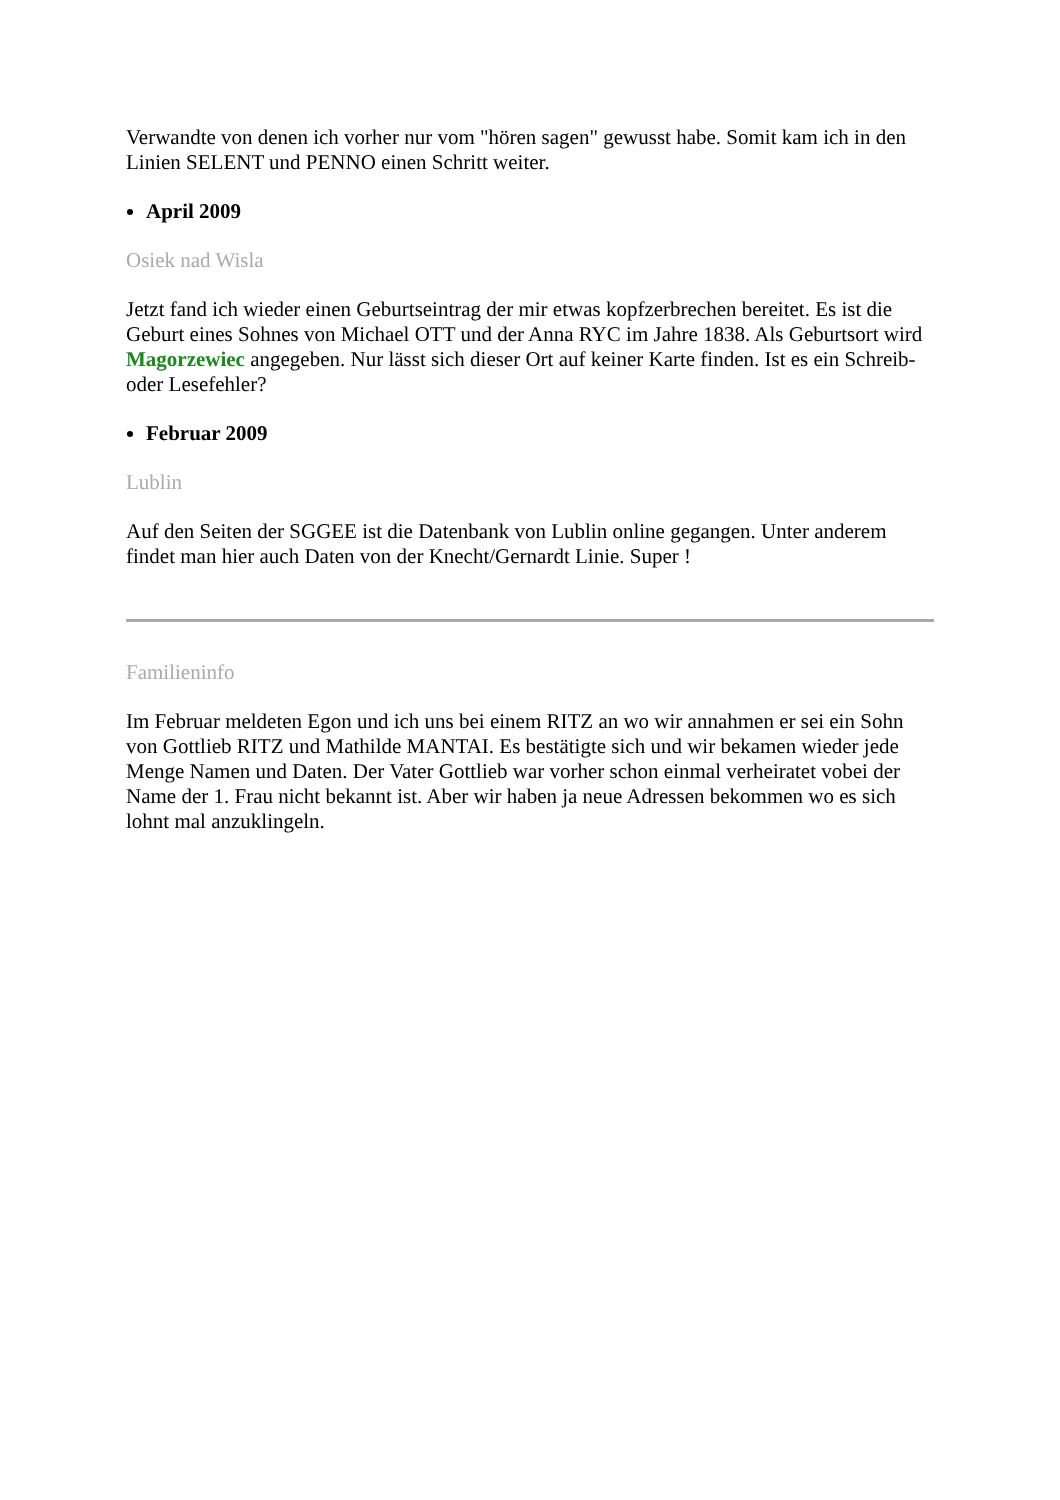Verwandte von denen ich vorher nur vom "hören sagen" gewusst habe. Somit kam ich in den Linien SELENT und PENNO einen Schritt weiter.
April 2009
Osiek nad Wisla
Jetzt fand ich wieder einen Geburtseintrag der mir etwas kopfzerbrechen bereitet. Es ist die Geburt eines Sohnes von Michael OTT und der Anna RYC im Jahre 1838. Als Geburtsort wird Magorzewiec angegeben. Nur lässt sich dieser Ort auf keiner Karte finden. Ist es ein Schreib- oder Lesefehler?
Februar 2009
Lublin
Auf den Seiten der SGGEE ist die Datenbank von Lublin online gegangen. Unter anderem findet man hier auch Daten von der Knecht/Gernardt Linie. Super !
Familieninfo
Im Februar meldeten Egon und ich uns bei einem RITZ an wo wir annahmen er sei ein Sohn von Gottlieb RITZ und Mathilde MANTAI. Es bestätigte sich und wir bekamen wieder jede Menge Namen und Daten. Der Vater Gottlieb war vorher schon einmal verheiratet vobei der Name der 1. Frau nicht bekannt ist. Aber wir haben ja neue Adressen bekommen wo es sich lohnt mal anzuklingeln.